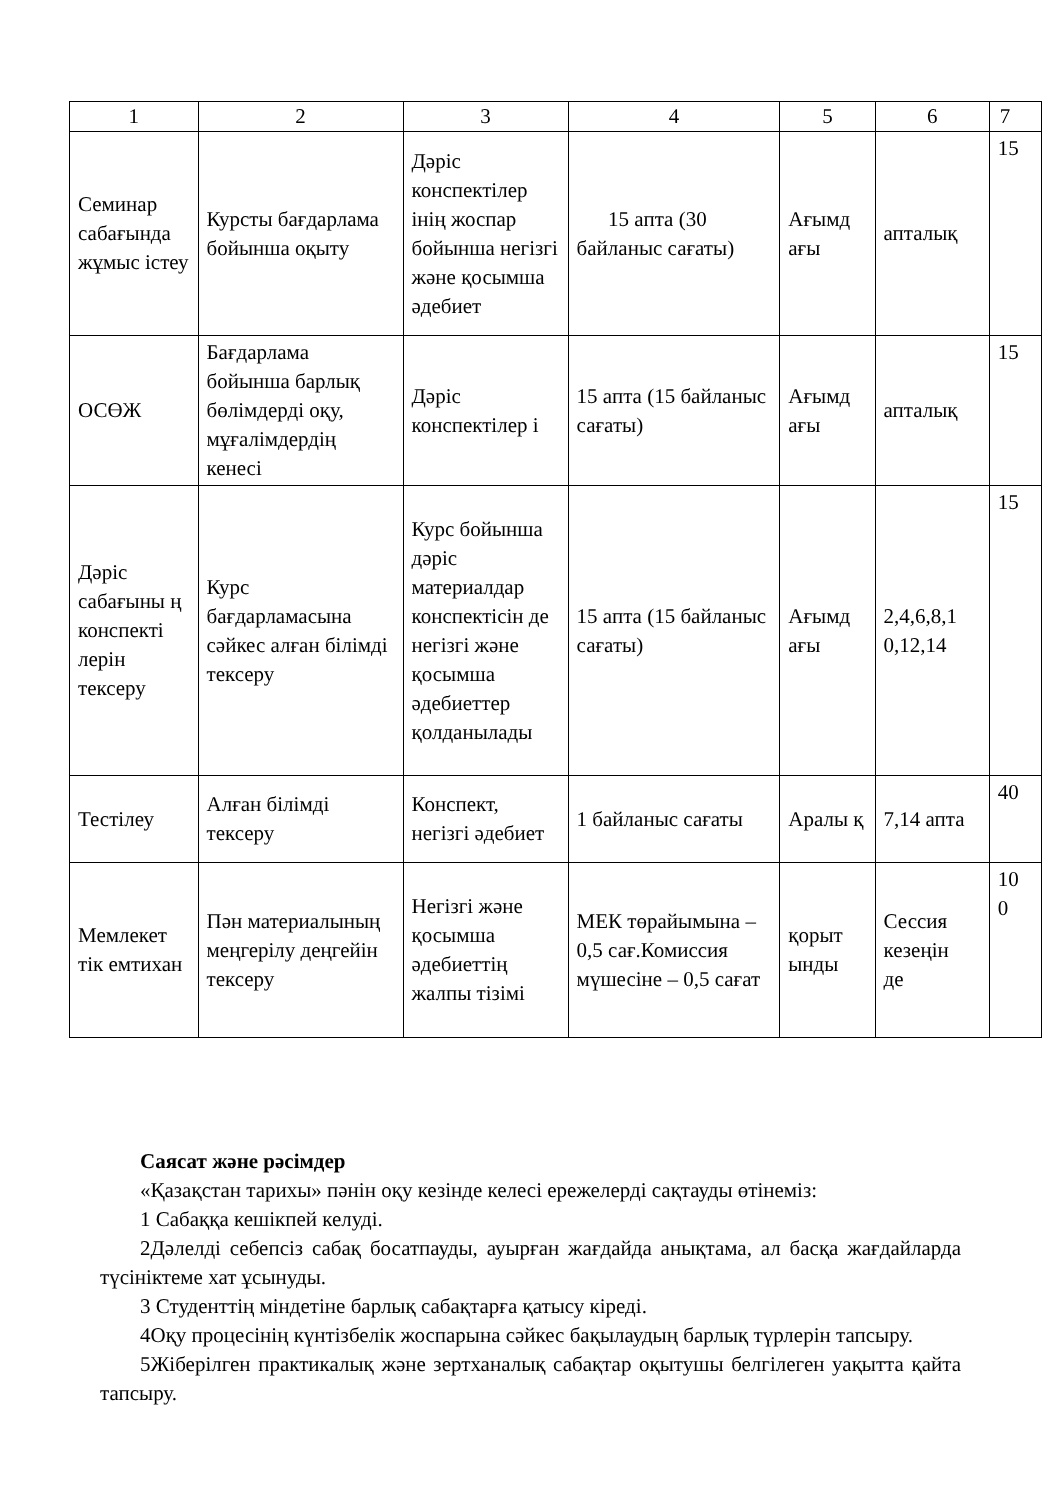| 1 | 2 | 3 | 4 | 5 | 6 | 7 |
| Семинар сабағында жұмыс істеу | Курсты бағдарлама бойынша оқыту | Дәріс конспектілер інің жоспар бойынша негізгі және қосымша әдебиет | 15 апта (30 байланыс сағаты) | Ағымд ағы | апталық | 15 |
| ОСӨЖ | Бағдарлама бойынша барлық бөлімдерді оқу, мұғалімдердің кенесі | Дәріс конспектілер і | 15 апта (15 байланыс сағаты) | Ағымд ағы | апталық | 15 |
| Дәріс сабағыны ң конспекті лерін тексеру | Курс бағдарламасына сәйкес алған білімді тексеру | Курс бойынша дәріс материалдар конспектісін де негізгі және қосымша әдебиеттер қолданылады | 15 апта (15 байланыс сағаты) | Ағымд ағы | 2,4,6,8,1 0,12,14 | 15 |
| Тестілеу | Алған білімді тексеру | Конспект, негізгі әдебиет | 1 байланыс сағаты | Аралы қ | 7,14 апта | 40 |
| Мемлекет тік емтихан | Пән материалының меңгерілу деңгейін тексеру | Негізгі және қосымша әдебиеттің жалпы тізімі | МЕК төрайымына – 0,5 сағ.Комиссия мүшесіне – 0,5 сағат | қорыт ынды | Сессия кезеңін де | 10 0 |
Саясат және рәсімдер
«Қазақстан тарихы» пәнін оқу кезінде келесі ережелерді сақтауды өтінеміз:
1 Сабаққа кешікпей келуді.
2Дәлелді себепсіз сабақ босатпауды, ауырған жағдайда анықтама, ал басқа жағдайларда түсініктеме хат ұсынуды.
3 Студенттің міндетіне барлық сабақтарға қатысу кіреді.
4Оқу процесінің күнтізбелік жоспарына сәйкес бақылаудың барлық түрлерін тапсыру.
5Жіберілген практикалық және зертханалық сабақтар оқытушы белгілеген уақытта қайта тапсыру.